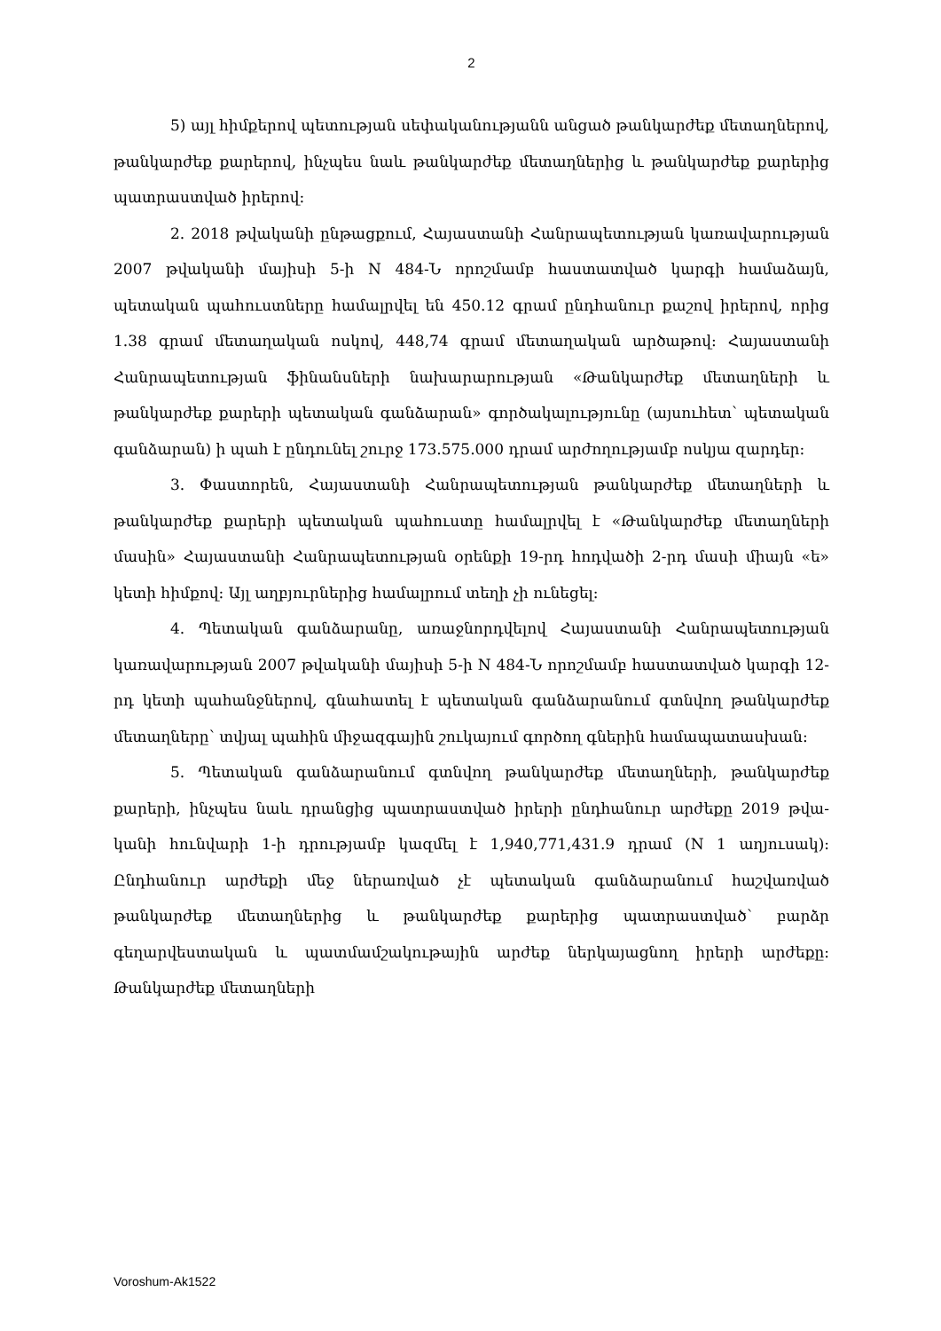2
5) այլ հիմքերով պետության սեփականությանն անցած թանկարժեք մետաղ­ներով, թանկարժեք քարերով, ինչպես նաև թանկարժեք մետաղներից և թանկարժեք քարերից պատրաստված իրերով:
2. 2018 թվականի ընթացքում, Հայաստանի Հանրապետության կառավարության 2007 թվականի մայիսի 5-ի N 484-Ն որոշմամբ հաստատված կարգի համաձայն, պետական պահուստները համալրվել են 450.12 գրամ ընդհանուր քաշով իրերով, որից 1.38 գրամ մետաղական ոսկով, 448,74 գրամ մետաղական արծաթով: Հայաստանի Հանրապետության ֆինանսների նախարարության «Թանկարժեք մետաղների և թանկարժեք քարերի պետական գանձարան» գործակալությունը (այսուհետ՝ պետական գանձարան) ի պահ է ընդունել շուրջ 173.575.000 դրամ արժողությամբ ոսկյա զարդեր:
3. Փաստորեն, Հայաստանի Հանրապետության թանկարժեք մետաղների և թանկարժեք քարերի պետական պահուստը համալրվել է «Թանկարժեք մետաղների մասին» Հայաստանի Հանրապետության օրենքի 19-րդ հոդվածի 2-րդ մասի միայն «ե» կետի հիմքով: Այլ աղբյուրներից համալրում տեղի չի ունեցել:
4. Պետական գանձարանը, առաջնորդվելով Հայաստանի Հանրապետության կառավարության 2007 թվականի մայիսի 5-ի N 484-Ն որոշմամբ հաստատված կարգի 12-րդ կետի պահանջներով, գնահատել է պետական գանձարանում գտնվող թանկարժեք մետաղները՝ տվյալ պահին միջազգային շուկայում գործող գներին համապատասխան:
5. Պետական գանձարանում գտնվող թանկարժեք մետաղների, թանկարժեք քարերի, ինչպես նաև դրանցից պատրաստված իրերի ընդհանուր արժեքը 2019 թվա­կանի հունվարի 1-ի դրությամբ կազմել է 1,940,771,431.9 դրամ (N 1 աղյուսակ): Ընդհանուր արժեքի մեջ ներառված չէ պետական գանձարանում հաշվառված թանկարժեք մետաղներից և թանկարժեք քարերից պատրաստված՝ բարձր գեղարվեստական և պատմամշակութային արժեք ներկայացնող իրերի արժեքը: Թանկարժեք մետաղների
Voroshum-Ak1522